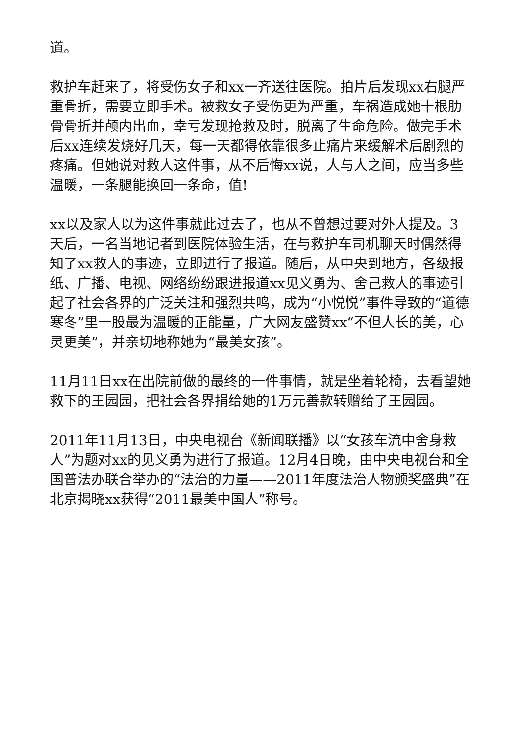道。
救护车赶来了，将受伤女子和xx一齐送往医院。拍片后发现xx右腿严重骨折，需要立即手术。被救女子受伤更为严重，车祸造成她十根肋骨骨折并颅内出血，幸亏发现抢救及时，脱离了生命危险。做完手术后xx连续发烧好几天，每一天都得依靠很多止痛片来缓解术后剧烈的疼痛。但她说对救人这件事，从不后悔xx说，人与人之间，应当多些温暖，一条腿能换回一条命，值!
xx以及家人以为这件事就此过去了，也从不曾想过要对外人提及。3天后，一名当地记者到医院体验生活，在与救护车司机聊天时偶然得知了xx救人的事迹，立即进行了报道。随后，从中央到地方，各级报纸、广播、电视、网络纷纷跟进报道xx见义勇为、舍己救人的事迹引起了社会各界的广泛关注和强烈共鸣，成为“小悦悦”事件导致的“道德寒冬”里一股最为温暖的正能量，广大网友盛赞xx“不但人长的美，心灵更美”，并亲切地称她为“最美女孩”。
11月11日xx在出院前做的最终的一件事情，就是坐着轮椅，去看望她救下的王园园，把社会各界捐给她的1万元善款转赠给了王园园。
2011年11月13日，中央电视台《新闻联播》以“女孩车流中舍身救人”为题对xx的见义勇为进行了报道。12月4日晚，由中央电视台和全国普法办联合举办的“法治的力量——2011年度法治人物颁奖盛典”在北京揭晓xx获得“2011最美中国人”称号。